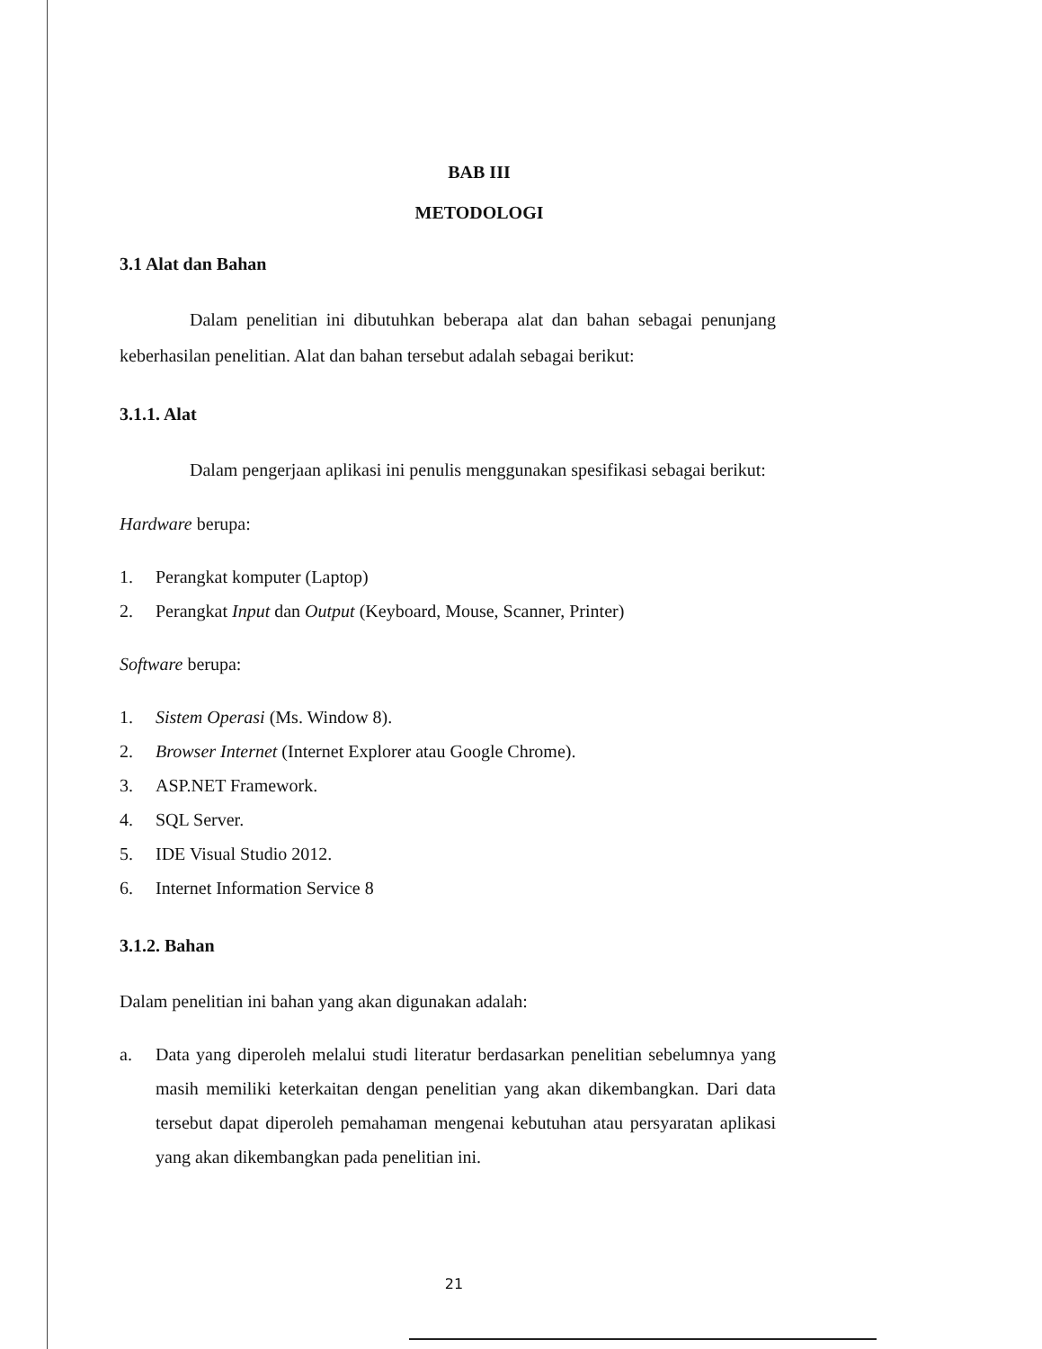BAB III
METODOLOGI
3.1 Alat dan Bahan
Dalam penelitian ini dibutuhkan beberapa alat dan bahan sebagai penunjang keberhasilan penelitian. Alat dan bahan tersebut adalah sebagai berikut:
3.1.1. Alat
Dalam pengerjaan aplikasi ini penulis menggunakan spesifikasi sebagai berikut:
Hardware berupa:
1. Perangkat komputer (Laptop)
2. Perangkat Input dan Output (Keyboard, Mouse, Scanner, Printer)
Software berupa:
1. Sistem Operasi (Ms. Window 8).
2. Browser Internet (Internet Explorer atau Google Chrome).
3. ASP.NET Framework.
4. SQL Server.
5. IDE Visual Studio 2012.
6. Internet Information Service 8
3.1.2. Bahan
Dalam penelitian ini bahan yang akan digunakan adalah:
a. Data yang diperoleh melalui studi literatur berdasarkan penelitian sebelumnya yang masih memiliki keterkaitan dengan penelitian yang akan dikembangkan. Dari data tersebut dapat diperoleh pemahaman mengenai kebutuhan atau persyaratan aplikasi yang akan dikembangkan pada penelitian ini.
21